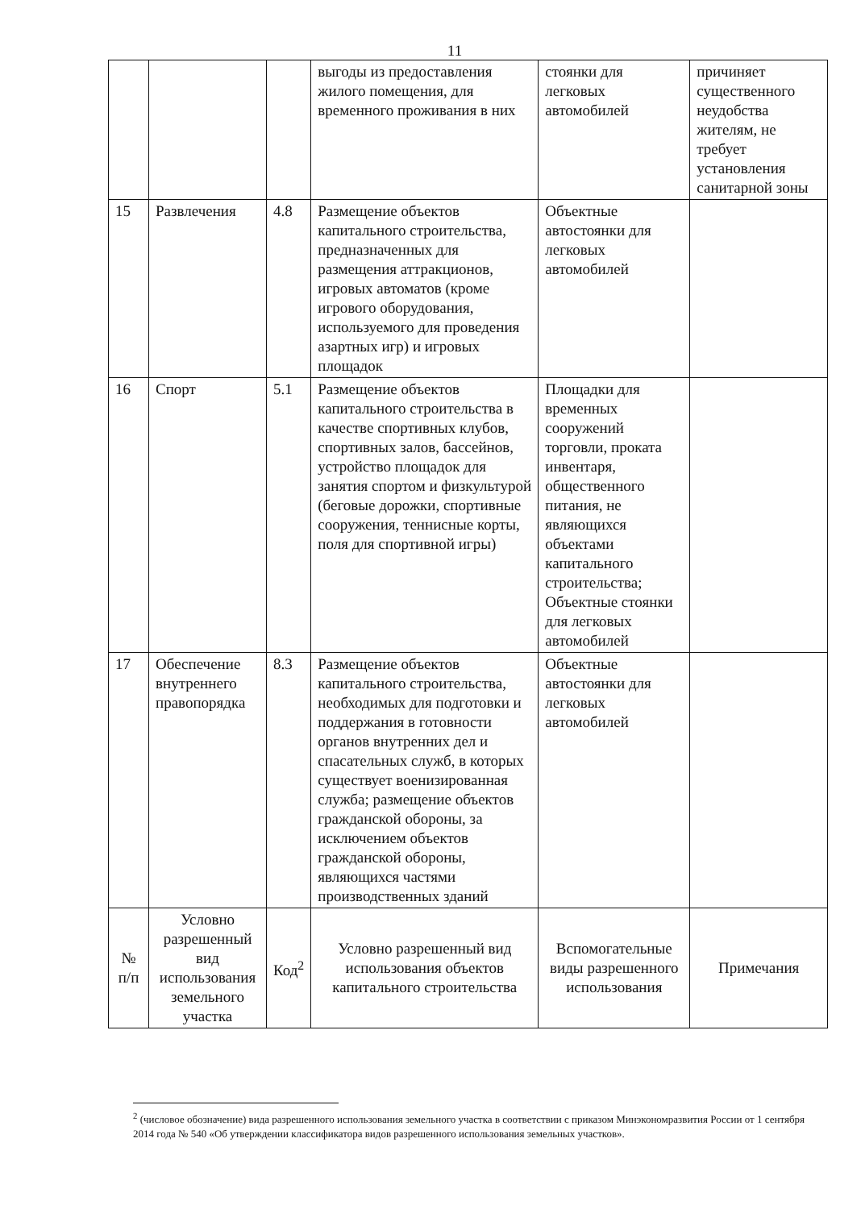11
| | | | выгоды из предоставления жилого помещения, для временного проживания в них | стоянки для легковых автомобилей | причиняет существенного неудобства жителям, не требует установления санитарной зоны |
| 15 | Развлечения | 4.8 | Размещение объектов капитального строительства, предназначенных для размещения аттракционов, игровых автоматов (кроме игрового оборудования, используемого для проведения азартных игр) и игровых площадок | Объектные автостоянки для легковых автомобилей | |
| 16 | Спорт | 5.1 | Размещение объектов капитального строительства в качестве спортивных клубов, спортивных залов, бассейнов, устройство площадок для занятия спортом и физкультурой (беговые дорожки, спортивные сооружения, теннисные корты, поля для спортивной игры) | Площадки для временных сооружений торговли, проката инвентаря, общественного питания, не являющихся объектами капитального строительства; Объектные стоянки для легковых автомобилей | |
| 17 | Обеспечение внутреннего правопорядка | 8.3 | Размещение объектов капитального строительства, необходимых для подготовки и поддержания в готовности органов внутренних дел и спасательных служб, в которых существует военизированная служба; размещение объектов гражданской обороны, за исключением объектов гражданской обороны, являющихся частями производственных зданий | Объектные автостоянки для легковых автомобилей | |
| № п/п | Условно разрешенный вид использования земельного участка | Код<sup>2</sup> | Условно разрешенный вид использования объектов капитального строительства | Вспомогательные виды разрешенного использования | Примечания |
<sup>2</sup> (числовое обозначение) вида разрешенного использования земельного участка в соответствии с приказом Минэкономразвития России от 1 сентября 2014 года № 540 «Об утверждении классификатора видов разрешенного использования земельных участков».